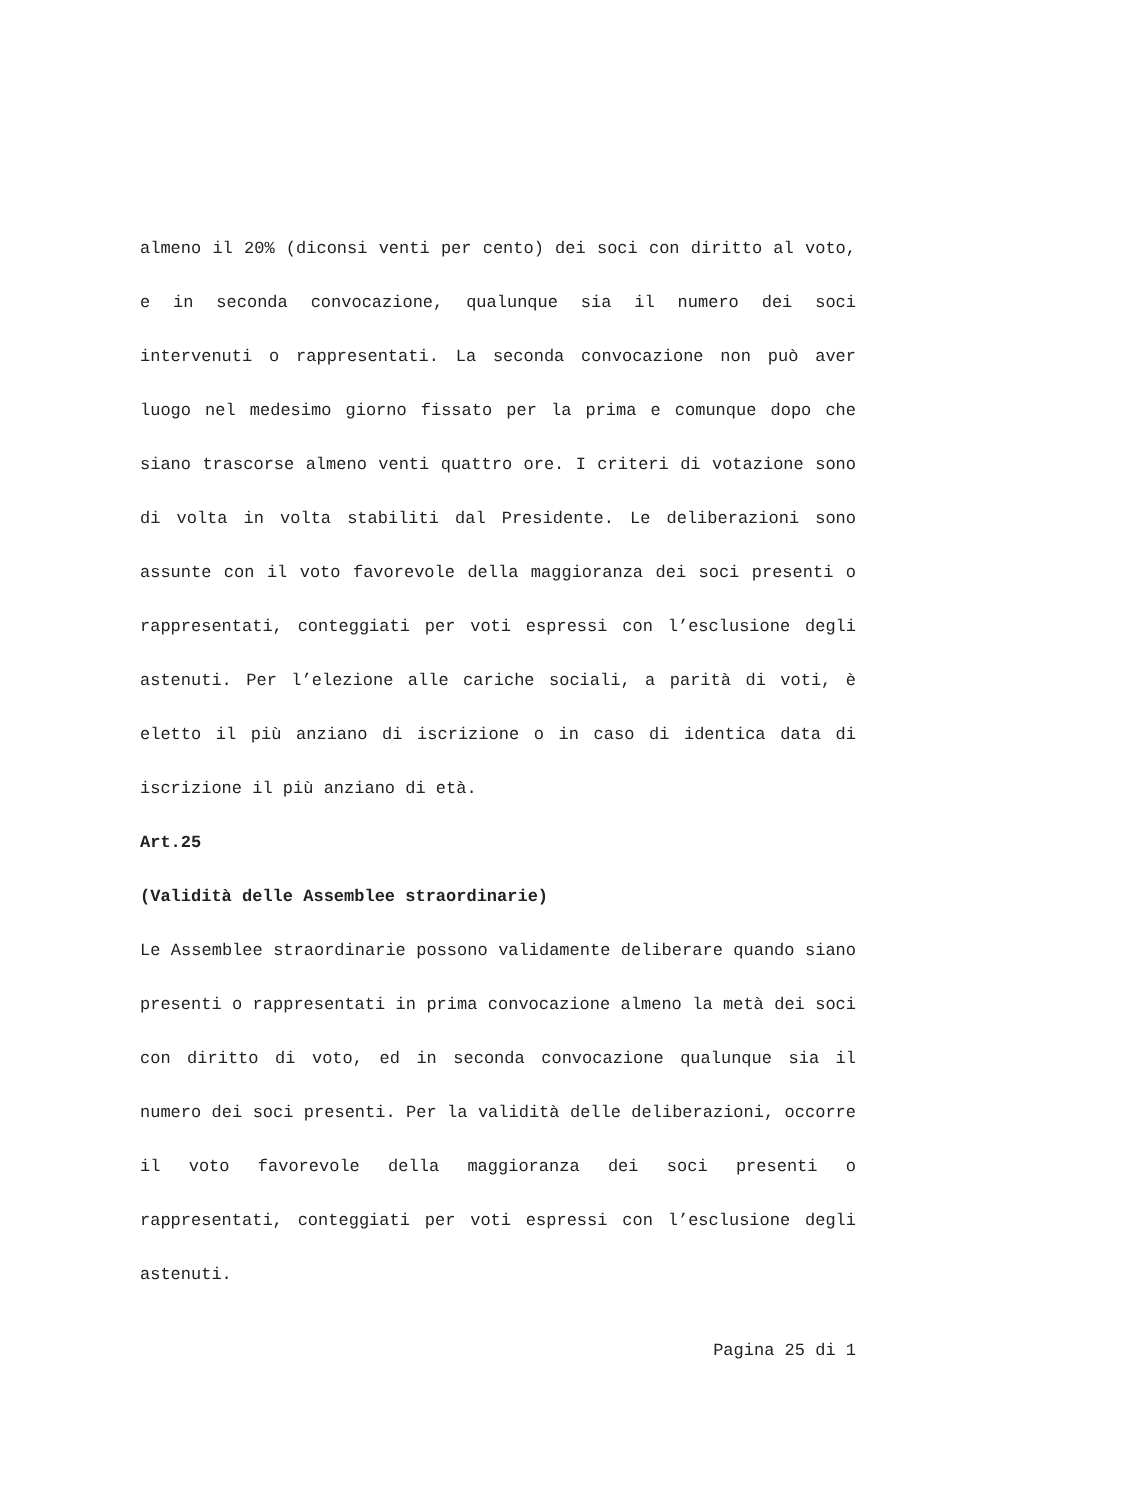almeno il 20% (diconsi venti per cento) dei soci con diritto al voto, e in seconda convocazione, qualunque sia il numero dei soci intervenuti o rappresentati. La seconda convocazione non può aver luogo nel medesimo giorno fissato per la prima e comunque dopo che siano trascorse almeno venti quattro ore. I criteri di votazione sono di volta in volta stabiliti dal Presidente. Le deliberazioni sono assunte con il voto favorevole della maggioranza dei soci presenti o rappresentati, conteggiati per voti espressi con l’esclusione degli astenuti. Per l’elezione alle cariche sociali, a parità di voti, è eletto il più anziano di iscrizione o in caso di identica data di iscrizione il più anziano di età.
Art.25
(Validità delle Assemblee straordinarie)
Le Assemblee straordinarie possono validamente deliberare quando siano presenti o rappresentati in prima convocazione almeno la metà dei soci con diritto di voto, ed in seconda convocazione qualunque sia il numero dei soci presenti. Per la validità delle deliberazioni, occorre il voto favorevole della maggioranza dei soci presenti o rappresentati, conteggiati per voti espressi con l’esclusione degli astenuti.
Pagina 25 di 1